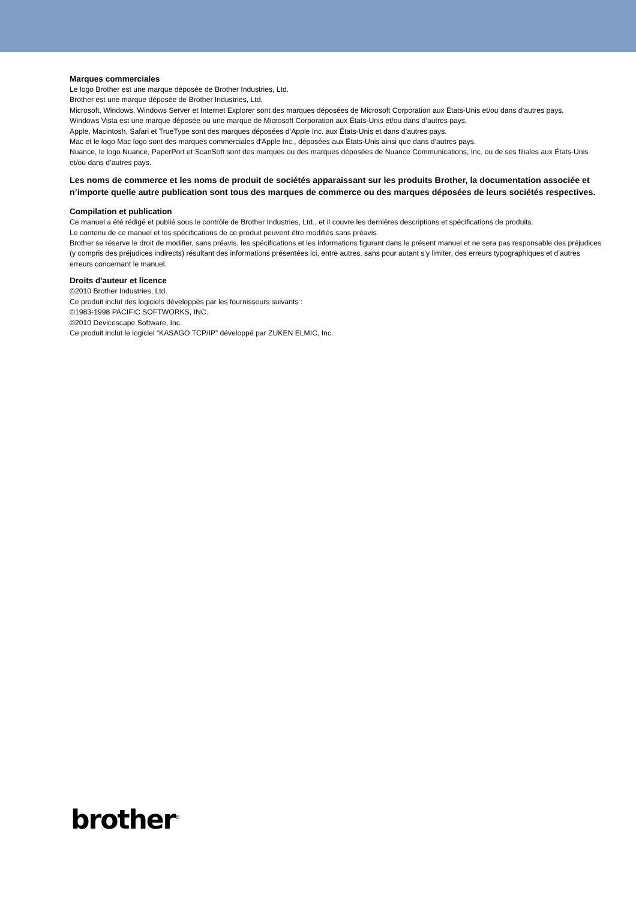Marques commerciales
Le logo Brother est une marque déposée de Brother Industries, Ltd.
Brother est une marque déposée de Brother Industries, Ltd.
Microsoft, Windows, Windows Server et Internet Explorer sont des marques déposées de Microsoft Corporation aux États-Unis et/ou dans d’autres pays.
Windows Vista est une marque déposée ou une marque de Microsoft Corporation aux États-Unis et/ou dans d’autres pays.
Apple, Macintosh, Safari et TrueType sont des marques déposées d’Apple Inc. aux États-Unis et dans d’autres pays.
Mac et le logo Mac logo sont des marques commerciales d'Apple Inc., déposées aux États-Unis ainsi que dans d'autres pays.
Nuance, le logo Nuance, PaperPort et ScanSoft sont des marques ou des marques déposées de Nuance Communications, Inc. ou de ses filiales aux États-Unis et/ou dans d’autres pays.
Les noms de commerce et les noms de produit de sociétés apparaissant sur les produits Brother, la documentation associée et n’importe quelle autre publication sont tous des marques de commerce ou des marques déposées de leurs sociétés respectives.
Compilation et publication
Ce manuel a été rédigé et publié sous le contrôle de Brother Industries, Ltd., et il couvre les dernières descriptions et spécifications de produits.
Le contenu de ce manuel et les spécifications de ce produit peuvent être modifiés sans préavis.
Brother se réserve le droit de modifier, sans préavis, les spécifications et les informations figurant dans le présent manuel et ne sera pas responsable des préjudices (y compris des préjudices indirects) résultant des informations présentées ici, entre autres, sans pour autant s’y limiter, des erreurs typographiques et d’autres erreurs concernant le manuel.
Droits d'auteur et licence
©2010 Brother Industries, Ltd.
Ce produit inclut des logiciels développés par les fournisseurs suivants :
©1983-1998 PACIFIC SOFTWORKS, INC.
©2010 Devicescape Software, Inc.
Ce produit inclut le logiciel “KASAGO TCP/IP” développé par ZUKEN ELMIC, Inc.
brother<sup>®</sup>